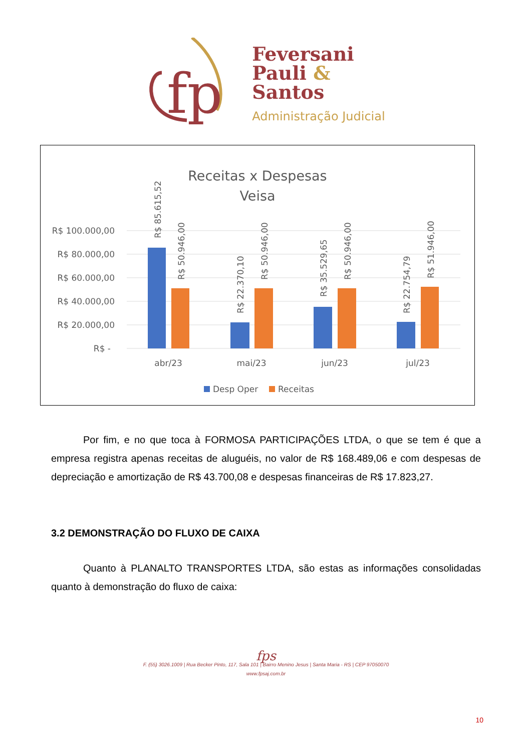fp
Feversani
Pauli &
Santos
Administração Judicial
Receitas x Despesas
Veisa
R$ 100.000,00
R$ 80.000,00
R$ 60.000,00
R$ 40.000,00
R$ 20.000,00
R$ -
abr/23
mai/23
jun/23
jul/23
R$ 85.615,52
R$ 50.946,00
R$ 22.370,10
R$ 50.946,00
R$ 35.529,65
R$ 50.946,00
R$ 22.754,79
R$ 51.946,00
Desp Oper
Receitas
Por fim, e no que toca à FORMOSA PARTICIPAÇÕES LTDA, o que se tem é que a empresa registra apenas receitas de aluguéis, no valor de R$ 168.489,06 e com despesas de depreciação e amortização de R$ 43.700,08 e despesas financeiras de R$ 17.823,27.
3.2 DEMONSTRAÇÃO DO FLUXO DE CAIXA
Quanto à PLANALTO TRANSPORTES LTDA, são estas as informações consolidadas quanto à demonstração do fluxo de caixa:
fps
F. (55) 3026.1009 | Rua Becker Pinto, 117, Sala 101 | Bairro Menino Jesus | Santa Maria - RS | CEP 97050070
www.fpsaj.com.br
10